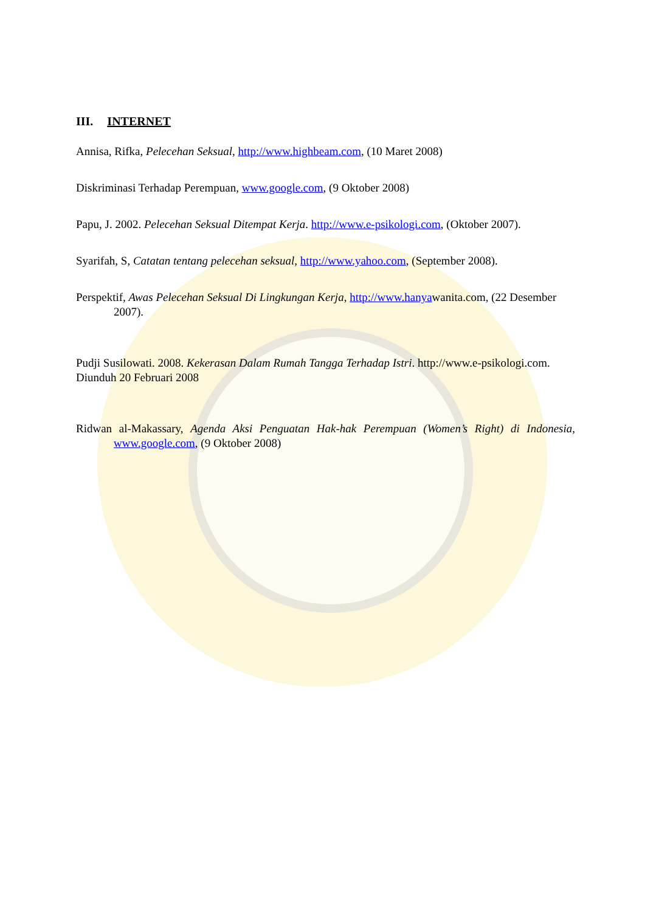III. INTERNET
Annisa, Rifka, Pelecehan Seksual, http://www.highbeam.com, (10 Maret 2008)
Diskriminasi Terhadap Perempuan, www.google.com, (9 Oktober 2008)
Papu, J. 2002. Pelecehan Seksual Ditempat Kerja. http://www.e-psikologi.com, (Oktober 2007).
Syarifah, S, Catatan tentang pelecehan seksual, http://www.yahoo.com, (September 2008).
Perspektif, Awas Pelecehan Seksual Di Lingkungan Kerja, http://www.hanyawanita.com, (22 Desember 2007).
Pudji Susilowati. 2008. Kekerasan Dalam Rumah Tangga Terhadap Istri. http://www.e-psikologi.com. Diunduh 20 Februari 2008
Ridwan al-Makassary, Agenda Aksi Penguatan Hak-hak Perempuan (Women’s Right) di Indonesia, www.google.com, (9 Oktober 2008)